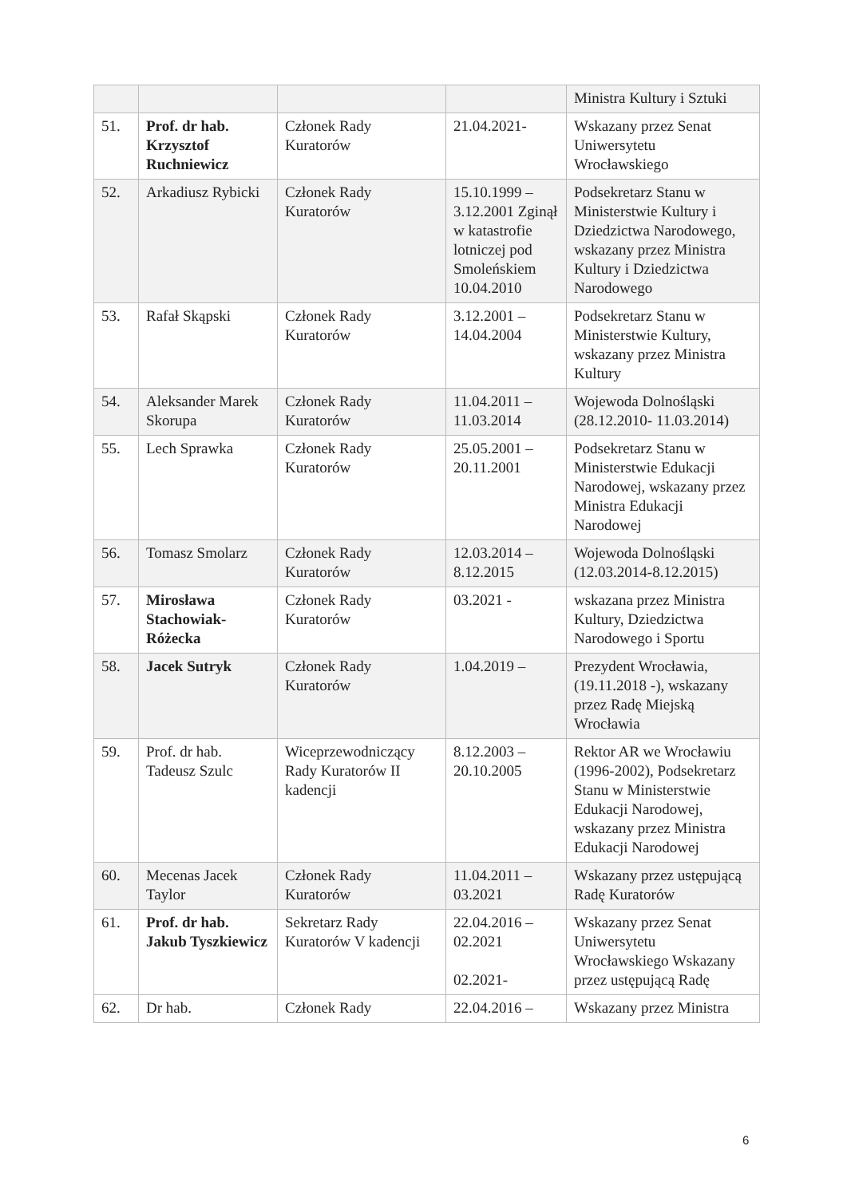| | | | | Ministra Kultury i Sztuki |
| 51. | Prof. dr hab. Krzysztof Ruchniewicz | Członek Rady Kuratorów | 21.04.2021- | Wskazany przez Senat Uniwersytetu Wrocławskiego |
| 52. | Arkadiusz Rybicki | Członek Rady Kuratorów | 15.10.1999 – 3.12.2001 Zginął w katastrofie lotniczej pod Smoleńskiem 10.04.2010 | Podsekretarz Stanu w Ministerstwie Kultury i Dziedzictwa Narodowego, wskazany przez Ministra Kultury i Dziedzictwa Narodowego |
| 53. | Rafał Skąpski | Członek Rady Kuratorów | 3.12.2001 – 14.04.2004 | Podsekretarz Stanu w Ministerstwie Kultury, wskazany przez Ministra Kultury |
| 54. | Aleksander Marek Skorupa | Członek Rady Kuratorów | 11.04.2011 – 11.03.2014 | Wojewoda Dolnośląski (28.12.2010- 11.03.2014) |
| 55. | Lech Sprawka | Członek Rady Kuratorów | 25.05.2001 – 20.11.2001 | Podsekretarz Stanu w Ministerstwie Edukacji Narodowej, wskazany przez Ministra Edukacji Narodowej |
| 56. | Tomasz Smolarz | Członek Rady Kuratorów | 12.03.2014 – 8.12.2015 | Wojewoda Dolnośląski (12.03.2014-8.12.2015) |
| 57. | Mirosława Stachowiak-Różecka | Członek Rady Kuratorów | 03.2021 - | wskazana przez Ministra Kultury, Dziedzictwa Narodowego i Sportu |
| 58. | Jacek Sutryk | Członek Rady Kuratorów | 1.04.2019 – | Prezydent Wrocławia, (19.11.2018 -), wskazany przez Radę Miejską Wrocławia |
| 59. | Prof. dr hab. Tadeusz Szulc | Wiceprzewodniczący Rady Kuratorów II kadencji | 8.12.2003 – 20.10.2005 | Rektor AR we Wrocławiu (1996-2002), Podsekretarz Stanu w Ministerstwie Edukacji Narodowej, wskazany przez Ministra Edukacji Narodowej |
| 60. | Mecenas Jacek Taylor | Członek Rady Kuratorów | 11.04.2011 – 03.2021 | Wskazany przez ustępującą Radę Kuratorów |
| 61. | Prof. dr hab. Jakub Tyszkiewicz | Sekretarz Rady Kuratorów V kadencji | 22.04.2016 – 02.2021 02.2021- | Wskazany przez Senat Uniwersytetu Wrocławskiego Wskazany przez ustępującą Radę |
| 62. | Dr hab. | Członek Rady | 22.04.2016 – | Wskazany przez Ministra |
6